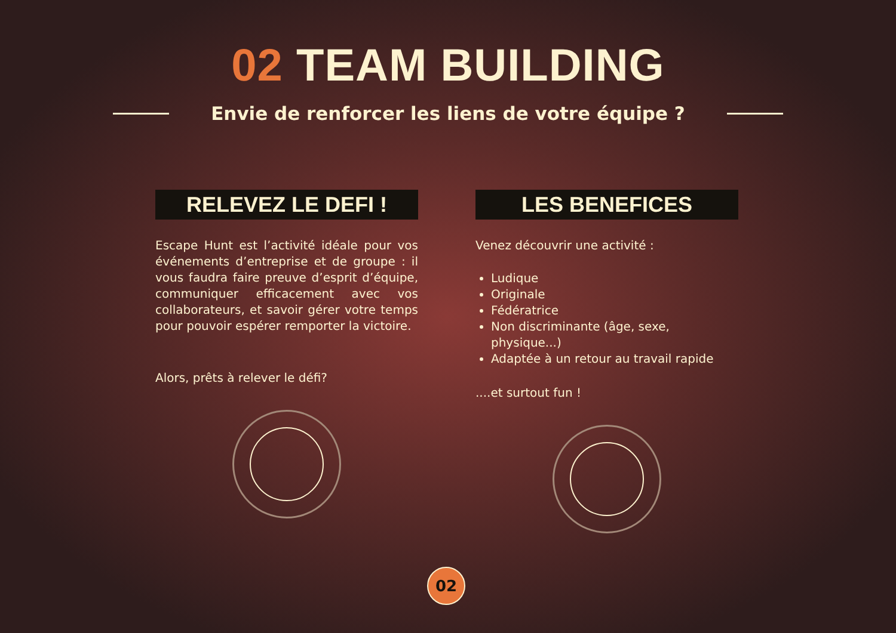02 TEAM BUILDING
Envie de renforcer les liens de votre équipe ?
RELEVEZ LE DEFI !
Escape Hunt est l’activité idéale pour vos événements d’entreprise et de groupe : il vous faudra faire preuve d’esprit d’équipe, communiquer efficacement avec vos collaborateurs, et savoir gérer votre temps pour pouvoir espérer remporter la victoire.
Alors, prêts à relever le défi?
LES BENEFICES
Venez découvrir une activité :
Ludique
Originale
Fédératrice
Non discriminante (âge, sexe, physique...)
Adaptée à un retour au travail rapide
....et surtout fun !
02